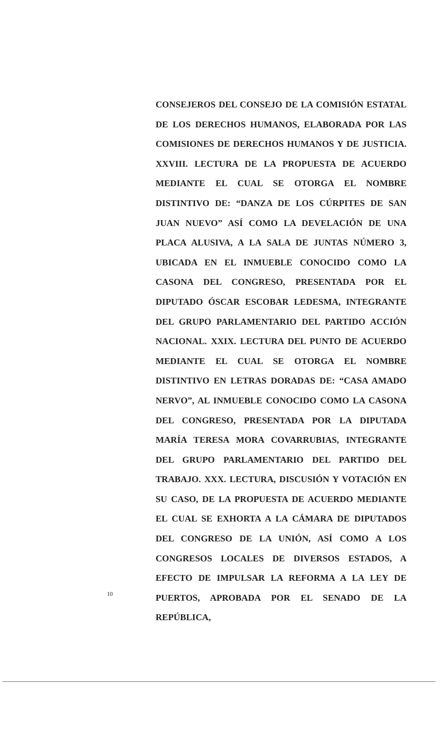CONSEJEROS DEL CONSEJO DE LA COMISIÓN ESTATAL DE LOS DERECHOS HUMANOS, ELABORADA POR LAS COMISIONES DE DERECHOS HUMANOS Y DE JUSTICIA. XXVIII. LECTURA DE LA PROPUESTA DE ACUERDO MEDIANTE EL CUAL SE OTORGA EL NOMBRE DISTINTIVO DE: “DANZA DE LOS CÚRPITES DE SAN JUAN NUEVO” ASÍ COMO LA DEVELACIÓN DE UNA PLACA ALUSIVA, A LA SALA DE JUNTAS NÚMERO 3, UBICADA EN EL INMUEBLE CONOCIDO COMO LA CASONA DEL CONGRESO, PRESENTADA POR EL DIPUTADO ÓSCAR ESCOBAR LEDESMA, INTEGRANTE DEL GRUPO PARLAMENTARIO DEL PARTIDO ACCIÓN NACIONAL. XXIX. LECTURA DEL PUNTO DE ACUERDO MEDIANTE EL CUAL SE OTORGA EL NOMBRE DISTINTIVO EN LETRAS DORADAS DE: “CASA AMADO NERVO”, AL INMUEBLE CONOCIDO COMO LA CASONA DEL CONGRESO, PRESENTADA POR LA DIPUTADA MARÍA TERESA MORA COVARRUBIAS, INTEGRANTE DEL GRUPO PARLAMENTARIO DEL PARTIDO DEL TRABAJO. XXX. LECTURA, DISCUSIÓN Y VOTACIÓN EN SU CASO, DE LA PROPUESTA DE ACUERDO MEDIANTE EL CUAL SE EXHORTA A LA CÁMARA DE DIPUTADOS DEL CONGRESO DE LA UNIÓN, ASÍ COMO A LOS CONGRESOS LOCALES DE DIVERSOS ESTADOS, A EFECTO DE IMPULSAR LA REFORMA A LA LEY DE PUERTOS, APROBADA POR EL SENADO DE LA REPÚBLICA,
10